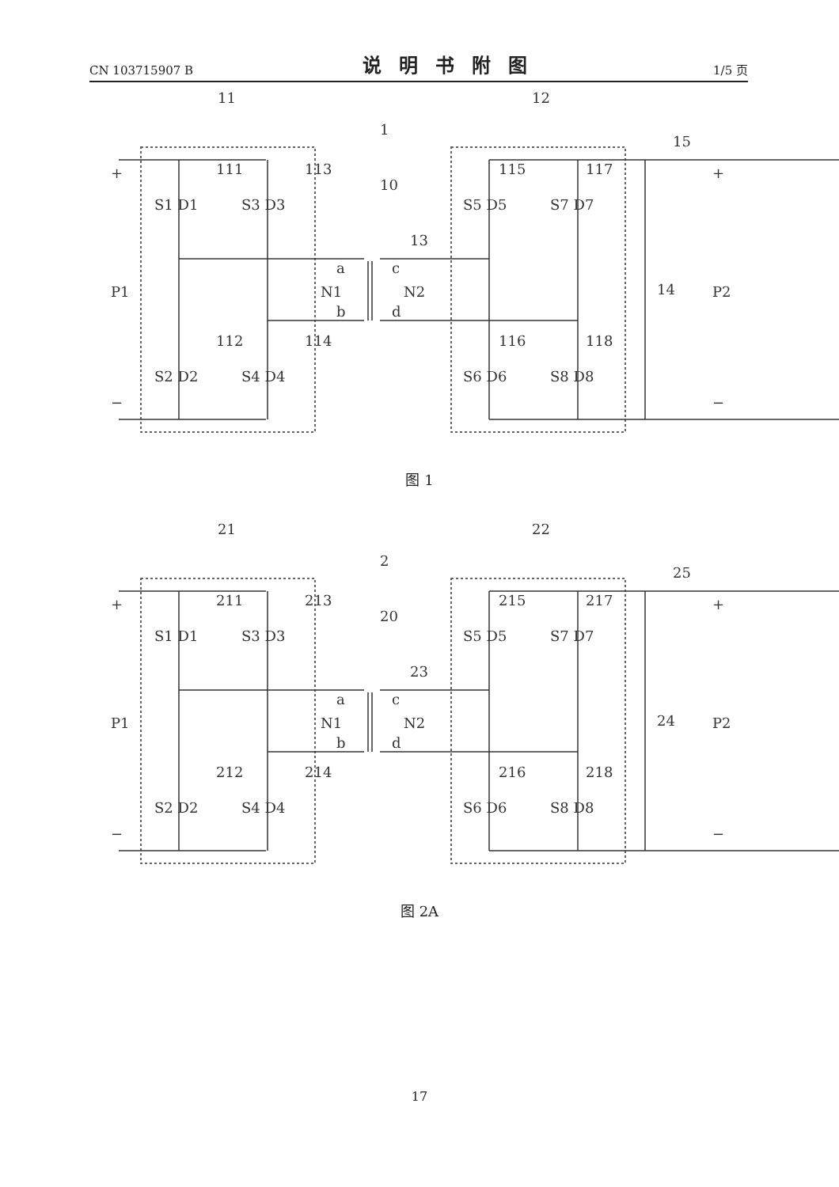CN 103715907 B 说明书附图 1/5 页
111
113
112
114
115
117
116
118
11
12
1
10
13
15
14
P1
P2
S1 D1
S3 D3
S2 D2
S4 D4
S5 D5
S7 D7
S6 D6
S8 D8
a
c
N1
N2
b
d
+
+
−
−
图 1
211
213
212
214
215
217
216
218
21
22
2
20
23
25
24
P1
P2
S1 D1
S3 D3
S2 D2
S4 D4
S5 D5
S7 D7
S6 D6
S8 D8
a
c
N1
N2
b
d
+
+
−
−
图 2A
17